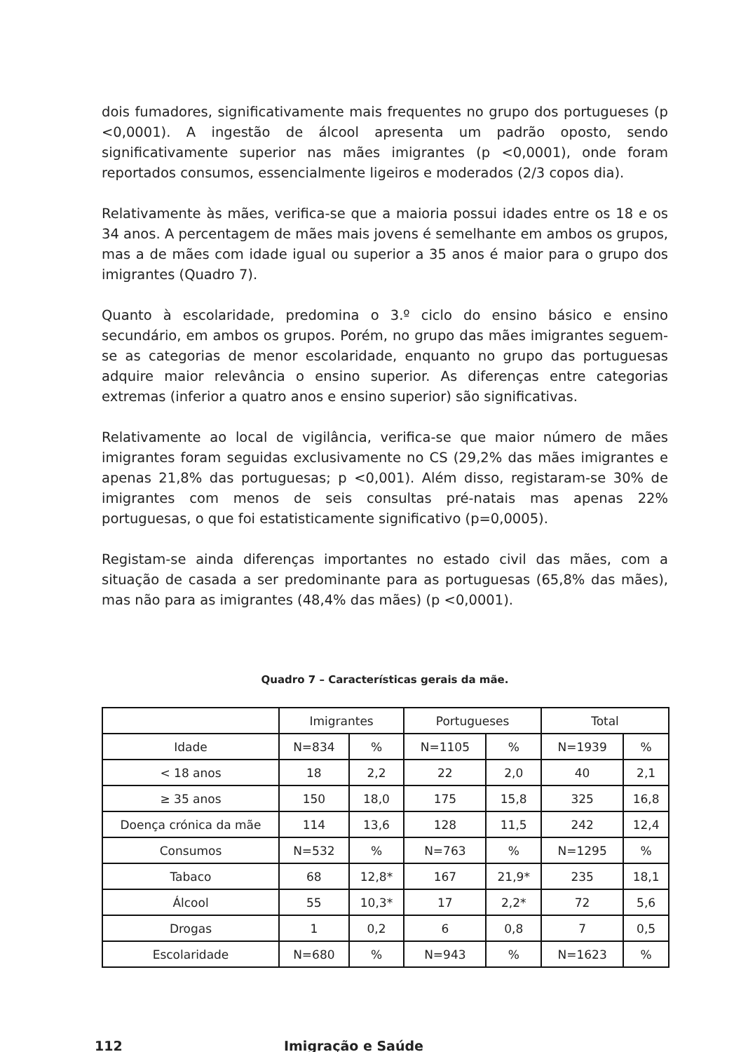dois fumadores, significativamente mais frequentes no grupo dos portugueses (p <0,0001). A ingestão de álcool apresenta um padrão oposto, sendo significativamente superior nas mães imigrantes (p <0,0001), onde foram reportados consumos, essencialmente ligeiros e moderados (2/3 copos dia).
Relativamente às mães, verifica-se que a maioria possui idades entre os 18 e os 34 anos. A percentagem de mães mais jovens é semelhante em ambos os grupos, mas a de mães com idade igual ou superior a 35 anos é maior para o grupo dos imigrantes (Quadro 7).
Quanto à escolaridade, predomina o 3.º ciclo do ensino básico e ensino secundário, em ambos os grupos. Porém, no grupo das mães imigrantes seguem-se as categorias de menor escolaridade, enquanto no grupo das portuguesas adquire maior relevância o ensino superior. As diferenças entre categorias extremas (inferior a quatro anos e ensino superior) são significativas.
Relativamente ao local de vigilância, verifica-se que maior número de mães imigrantes foram seguidas exclusivamente no CS (29,2% das mães imigrantes e apenas 21,8% das portuguesas; p <0,001). Além disso, registaram-se 30% de imigrantes com menos de seis consultas pré-natais mas apenas 22% portuguesas, o que foi estatisticamente significativo (p=0,0005).
Registam-se ainda diferenças importantes no estado civil das mães, com a situação de casada a ser predominante para as portuguesas (65,8% das mães), mas não para as imigrantes (48,4% das mães) (p <0,0001).
Quadro 7 – Características gerais da mãe.
| | Imigrantes | | Portugueses | | Total | |
| Idade | N=834 | % | N=1105 | % | N=1939 | % |
| < 18 anos | 18 | 2,2 | 22 | 2,0 | 40 | 2,1 |
| ≥ 35 anos | 150 | 18,0 | 175 | 15,8 | 325 | 16,8 |
| Doença crónica da mãe | 114 | 13,6 | 128 | 11,5 | 242 | 12,4 |
| Consumos | N=532 | % | N=763 | % | N=1295 | % |
| Tabaco | 68 | 12,8* | 167 | 21,9* | 235 | 18,1 |
| Álcool | 55 | 10,3* | 17 | 2,2* | 72 | 5,6 |
| Drogas | 1 | 0,2 | 6 | 0,8 | 7 | 0,5 |
| Escolaridade | N=680 | % | N=943 | % | N=1623 | % |
112 Imigração e Saúde